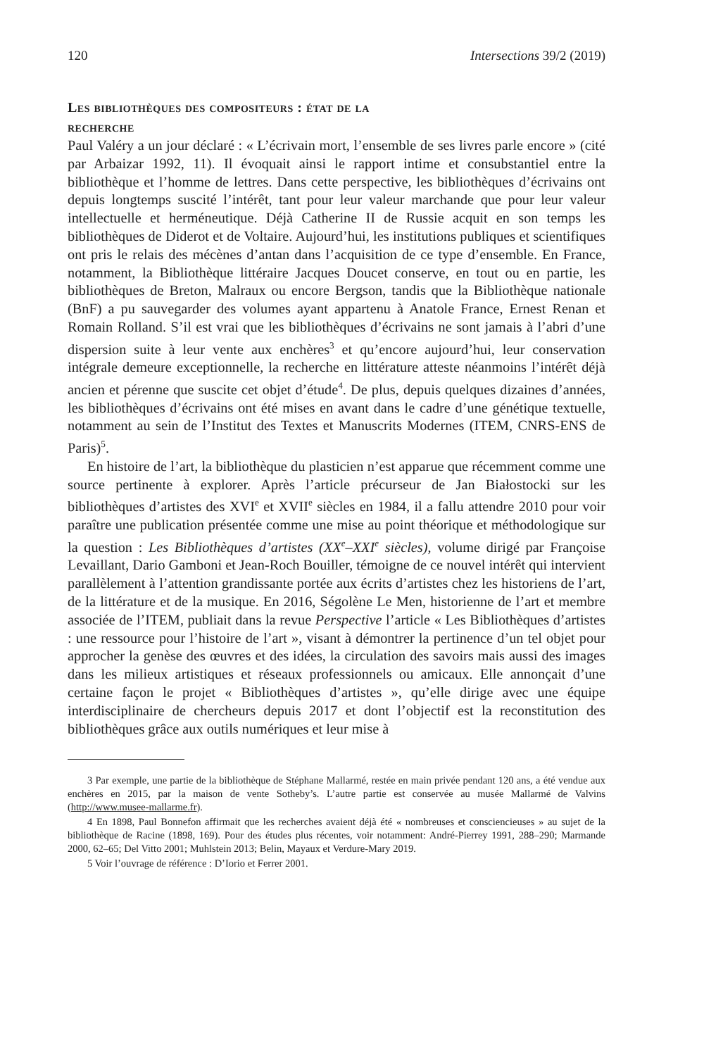120 Intersections 39/2 (2019)
Les bibliothèques des compositeurs : état de la
recherche
Paul Valéry a un jour déclaré : « L’écrivain mort, l’ensemble de ses livres parle encore » (cité par Arbaizar 1992, 11). Il évoquait ainsi le rapport intime et consubstantiel entre la bibliothèque et l’homme de lettres. Dans cette perspective, les bibliothèques d’écrivains ont depuis longtemps suscité l’intérêt, tant pour leur valeur marchande que pour leur valeur intellectuelle et herméneutique. Déjà Catherine II de Russie acquit en son temps les bibliothèques de Diderot et de Voltaire. Aujourd’hui, les institutions publiques et scientifiques ont pris le relais des mécènes d’antan dans l’acquisition de ce type d’ensemble. En France, notamment, la Bibliothèque littéraire Jacques Doucet conserve, en tout ou en partie, les bibliothèques de Breton, Malraux ou encore Bergson, tandis que la Bibliothèque nationale (BnF) a pu sauvegarder des volumes ayant appartenu à Anatole France, Ernest Renan et Romain Rolland. S’il est vrai que les bibliothèques d’écrivains ne sont jamais à l’abri d’une dispersion suite à leur vente aux enchères<sup>3</sup> et qu’encore aujourd’hui, leur conservation intégrale demeure exceptionnelle, la recherche en littérature atteste néanmoins l’intérêt déjà ancien et pérenne que suscite cet objet d’étude<sup>4</sup>. De plus, depuis quelques dizaines d’années, les bibliothèques d’écrivains ont été mises en avant dans le cadre d’une génétique textuelle, notamment au sein de l’Institut des Textes et Manuscrits Modernes (ITEM, CNRS-ENS de Paris)<sup>5</sup>.
En histoire de l’art, la bibliothèque du plasticien n’est apparue que récemment comme une source pertinente à explorer. Après l’article précurseur de Jan Białostocki sur les bibliothèques d’artistes des XVI<sup>e</sup> et XVII<sup>e</sup> siècles en 1984, il a fallu attendre 2010 pour voir paraître une publication présentée comme une mise au point théorique et méthodologique sur la question : Les Bibliothèques d’artistes (XX<sup>e</sup>–XXI<sup>e</sup> siècles), volume dirigé par Françoise Levaillant, Dario Gamboni et Jean-Roch Bouiller, témoigne de ce nouvel intérêt qui intervient parallèlement à l’attention grandissante portée aux écrits d’artistes chez les historiens de l’art, de la littérature et de la musique. En 2016, Ségolène Le Men, historienne de l’art et membre associée de l’ITEM, publiait dans la revue Perspective l’article « Les Bibliothèques d’artistes : une ressource pour l’histoire de l’art », visant à démontrer la pertinence d’un tel objet pour approcher la genèse des œuvres et des idées, la circulation des savoirs mais aussi des images dans les milieux artistiques et réseaux professionnels ou amicaux. Elle annonçait d’une certaine façon le projet « Bibliothèques d’artistes », qu’elle dirige avec une équipe interdisciplinaire de chercheurs depuis 2017 et dont l’objectif est la reconstitution des bibliothèques grâce aux outils numériques et leur mise à
3 Par exemple, une partie de la bibliothèque de Stéphane Mallarmé, restée en main privée pendant 120 ans, a été vendue aux enchères en 2015, par la maison de vente Sotheby’s. L’autre partie est conservée au musée Mallarmé de Valvins (http://www.musee-mallarme.fr).
4 En 1898, Paul Bonnefon affirmait que les recherches avaient déjà été « nombreuses et consciencieuses » au sujet de la bibliothèque de Racine (1898, 169). Pour des études plus récentes, voir notamment: André-Pierrey 1991, 288–290; Marmande 2000, 62–65; Del Vitto 2001; Muhlstein 2013; Belin, Mayaux et Verdure-Mary 2019.
5 Voir l’ouvrage de référence : D’Iorio et Ferrer 2001.